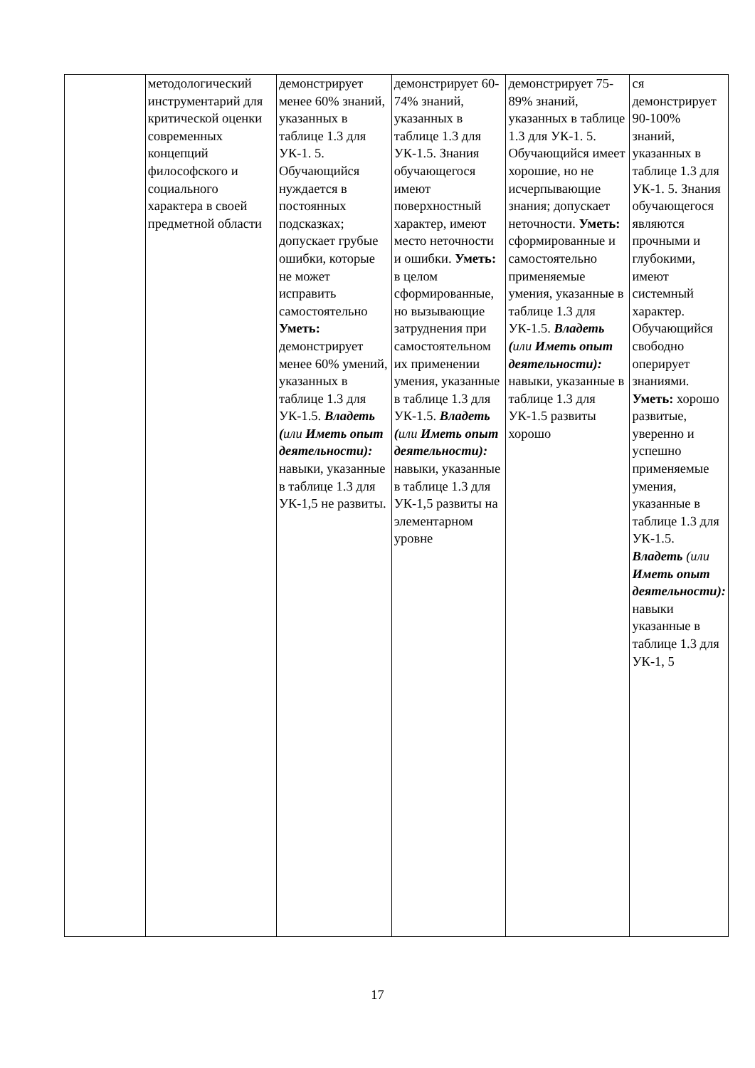| | методологический инструментарий для критической оценки современных концепций философского и социального характера в своей предметной области | демонстрирует менее 60% знаний, указанных в таблице 1.3 для УК-1. 5. Обучающийся нуждается в постоянных подсказках; допускает грубые ошибки, которые не может исправить самостоятельно Уметь: демонстрирует менее 60% умений, указанных в таблице 1.3 для УК-1.5. Владеть ( или Иметь опыт деятельности): навыки, указанные в таблице 1.3 для УК-1,5 не развиты. | демонстрирует 60-74% знаний, указанных в таблице 1.3 для УК-1.5. Знания обучающегося имеют поверхностный характер, имеют место неточности и ошибки. Уметь: в целом сформированные, но вызывающие затруднения при самостоятельном их применении умения, указанные в таблице 1.3 для УК-1.5. Владеть ( или Иметь опыт деятельности): навыки, указанные в таблице 1.3 для УК-1,5 развиты на элементарном уровне | демонстрирует 75-89% знаний, указанных в таблице 1.3 для УК-1. 5. Обучающийся имеет хорошие, но не исчерпывающие знания; допускает неточности. Уметь: сформированные и самостоятельно применяемые умения, указанные в таблице 1.3 для УК-1.5. Владеть ( или Иметь опыт деятельности): навыки, указанные в таблице 1.3 для УК-1.5 развиты хорошо | ся демонстрирует 90-100% знаний, указанных в таблице 1.3 для УК-1. 5. Знания обучающегося являются прочными и глубокими, имеют системный характер. Обучающийся свободно оперирует знаниями. Уметь: хорошо развитые, уверенно и успешно применяемые умения, указанные в таблице 1.3 для УК-1.5. Владеть (или Иметь опыт деятельности): навыки указанные в таблице 1.3 для УК-1, 5 |
17